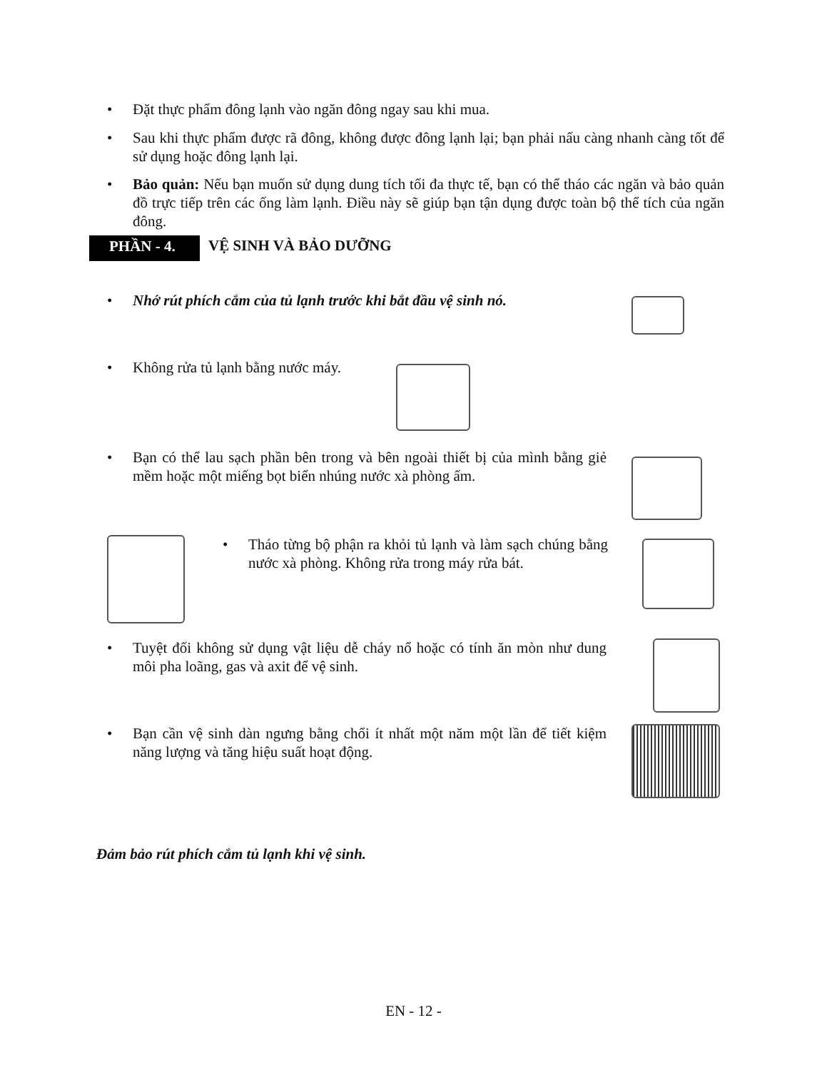• Đặt thực phẩm đông lạnh vào ngăn đông ngay sau khi mua.
• Sau khi thực phẩm được rã đông, không được đông lạnh lại; bạn phải nấu càng nhanh càng tốt để sử dụng hoặc đông lạnh lại.
• Bảo quản: Nếu bạn muốn sử dụng dung tích tối đa thực tế, bạn có thể tháo các ngăn và bảo quản đồ trực tiếp trên các ống làm lạnh. Điều này sẽ giúp bạn tận dụng được toàn bộ thể tích của ngăn đông.
PHẦN - 4.
VỆ SINH VÀ BẢO DƯỠNG
• Nhớ rút phích cắm của tủ lạnh trước khi bắt đầu vệ sinh nó.
• Không rửa tủ lạnh bằng nước máy.
• Bạn có thể lau sạch phần bên trong và bên ngoài thiết bị của mình bằng giẻ mềm hoặc một miếng bọt biển nhúng nước xà phòng ấm.
• Tháo từng bộ phận ra khỏi tủ lạnh và làm sạch chúng bằng nước xà phòng. Không rửa trong máy rửa bát.
• Tuyệt đối không sử dụng vật liệu dễ cháy nổ hoặc có tính ăn mòn như dung môi pha loãng, gas và axit để vệ sinh.
• Bạn cần vệ sinh dàn ngưng bằng chổi ít nhất một năm một lần để tiết kiệm năng lượng và tăng hiệu suất hoạt động.
Đảm bảo rút phích cắm tủ lạnh khi vệ sinh.
EN - 12 -